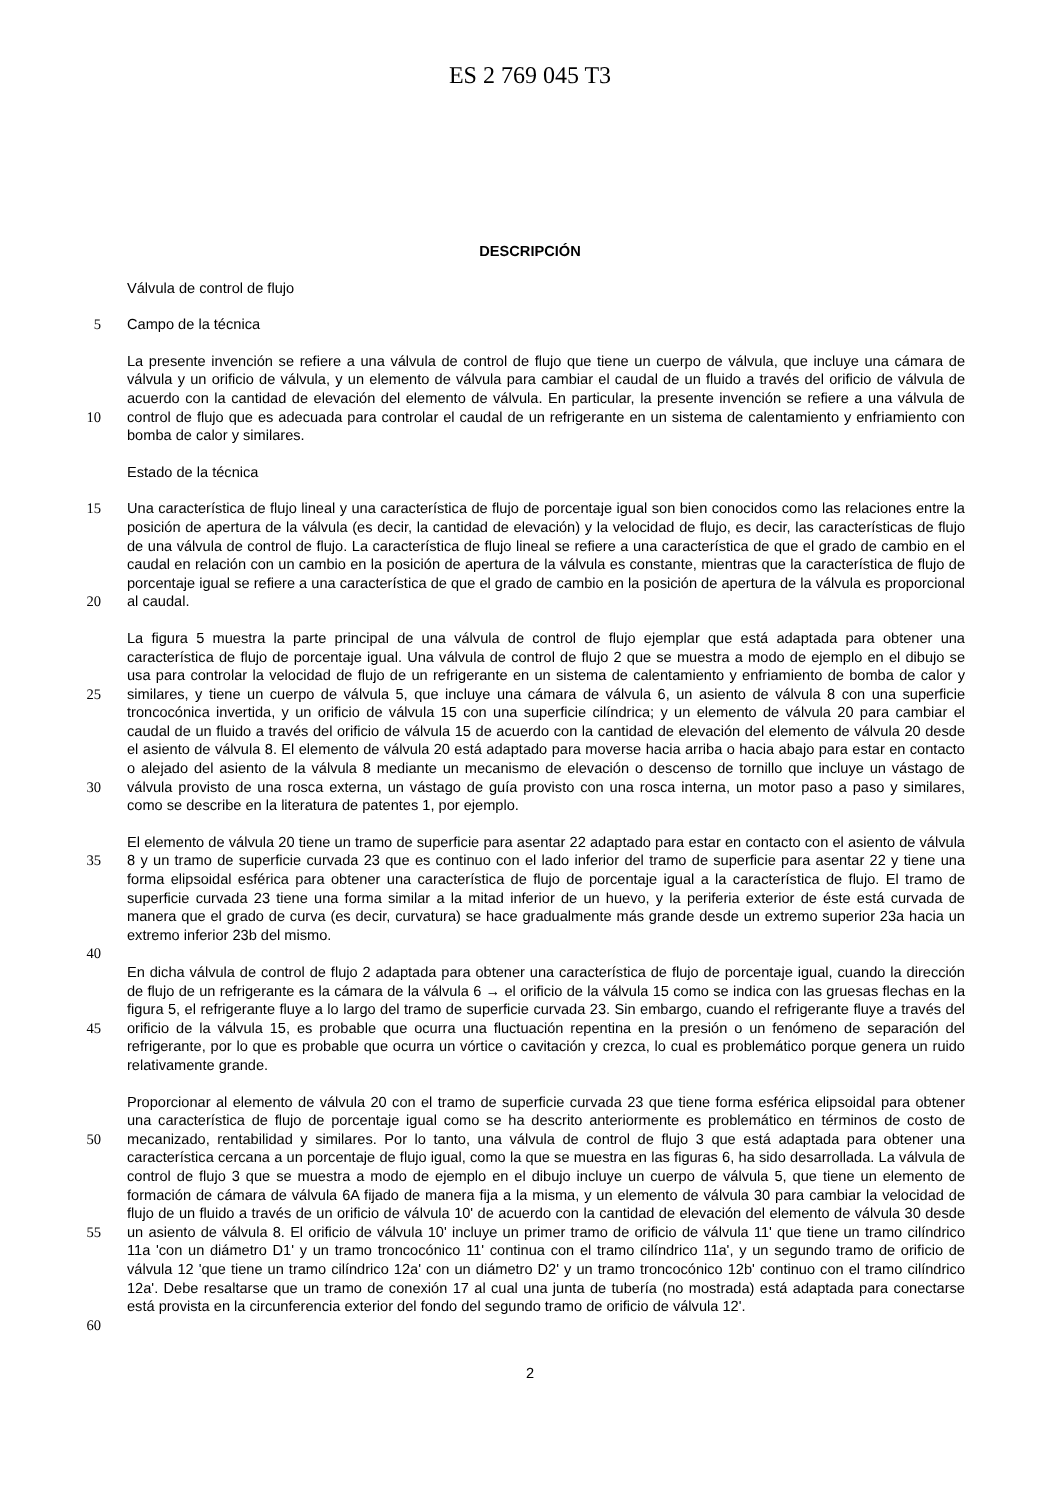ES 2 769 045 T3
DESCRIPCIÓN
Válvula de control de flujo
5
Campo de la técnica
10
La presente invención se refiere a una válvula de control de flujo que tiene un cuerpo de válvula, que incluye una cámara de válvula y un orificio de válvula, y un elemento de válvula para cambiar el caudal de un fluido a través del orificio de válvula de acuerdo con la cantidad de elevación del elemento de válvula. En particular, la presente invención se refiere a una válvula de control de flujo que es adecuada para controlar el caudal de un refrigerante en un sistema de calentamiento y enfriamiento con bomba de calor y similares.
Estado de la técnica
15
20
Una característica de flujo lineal y una característica de flujo de porcentaje igual son bien conocidos como las relaciones entre la posición de apertura de la válvula (es decir, la cantidad de elevación) y la velocidad de flujo, es decir, las características de flujo de una válvula de control de flujo. La característica de flujo lineal se refiere a una característica de que el grado de cambio en el caudal en relación con un cambio en la posición de apertura de la válvula es constante, mientras que la característica de flujo de porcentaje igual se refiere a una característica de que el grado de cambio en la posición de apertura de la válvula es proporcional al caudal.
25
30
La figura 5 muestra la parte principal de una válvula de control de flujo ejemplar que está adaptada para obtener una característica de flujo de porcentaje igual. Una válvula de control de flujo 2 que se muestra a modo de ejemplo en el dibujo se usa para controlar la velocidad de flujo de un refrigerante en un sistema de calentamiento y enfriamiento de bomba de calor y similares, y tiene un cuerpo de válvula 5, que incluye una cámara de válvula 6, un asiento de válvula 8 con una superficie troncocónica invertida, y un orificio de válvula 15 con una superficie cilíndrica; y un elemento de válvula 20 para cambiar el caudal de un fluido a través del orificio de válvula 15 de acuerdo con la cantidad de elevación del elemento de válvula 20 desde el asiento de válvula 8. El elemento de válvula 20 está adaptado para moverse hacia arriba o hacia abajo para estar en contacto o alejado del asiento de la válvula 8 mediante un mecanismo de elevación o descenso de tornillo que incluye un vástago de válvula provisto de una rosca externa, un vástago de guía provisto con una rosca interna, un motor paso a paso y similares, como se describe en la literatura de patentes 1, por ejemplo.
35
40
El elemento de válvula 20 tiene un tramo de superficie para asentar 22 adaptado para estar en contacto con el asiento de válvula 8 y un tramo de superficie curvada 23 que es continuo con el lado inferior del tramo de superficie para asentar 22 y tiene una forma elipsoidal esférica para obtener una característica de flujo de porcentaje igual a la característica de flujo. El tramo de superficie curvada 23 tiene una forma similar a la mitad inferior de un huevo, y la periferia exterior de éste está curvada de manera que el grado de curva (es decir, curvatura) se hace gradualmente más grande desde un extremo superior 23a hacia un extremo inferior 23b del mismo.
45
En dicha válvula de control de flujo 2 adaptada para obtener una característica de flujo de porcentaje igual, cuando la dirección de flujo de un refrigerante es la cámara de la válvula 6 → el orificio de la válvula 15 como se indica con las gruesas flechas en la figura 5, el refrigerante fluye a lo largo del tramo de superficie curvada 23. Sin embargo, cuando el refrigerante fluye a través del orificio de la válvula 15, es probable que ocurra una fluctuación repentina en la presión o un fenómeno de separación del refrigerante, por lo que es probable que ocurra un vórtice o cavitación y crezca, lo cual es problemático porque genera un ruido relativamente grande.
50
55
60
Proporcionar al elemento de válvula 20 con el tramo de superficie curvada 23 que tiene forma esférica elipsoidal para obtener una característica de flujo de porcentaje igual como se ha descrito anteriormente es problemático en términos de costo de mecanizado, rentabilidad y similares. Por lo tanto, una válvula de control de flujo 3 que está adaptada para obtener una característica cercana a un porcentaje de flujo igual, como la que se muestra en las figuras 6, ha sido desarrollada. La válvula de control de flujo 3 que se muestra a modo de ejemplo en el dibujo incluye un cuerpo de válvula 5, que tiene un elemento de formación de cámara de válvula 6A fijado de manera fija a la misma, y un elemento de válvula 30 para cambiar la velocidad de flujo de un fluido a través de un orificio de válvula 10' de acuerdo con la cantidad de elevación del elemento de válvula 30 desde un asiento de válvula 8. El orificio de válvula 10' incluye un primer tramo de orificio de válvula 11' que tiene un tramo cilíndrico 11a 'con un diámetro D1' y un tramo troncocónico 11' continua con el tramo cilíndrico 11a', y un segundo tramo de orificio de válvula 12 'que tiene un tramo cilíndrico 12a' con un diámetro D2' y un tramo troncocónico 12b' continuo con el tramo cilíndrico 12a'. Debe resaltarse que un tramo de conexión 17 al cual una junta de tubería (no mostrada) está adaptada para conectarse está provista en la circunferencia exterior del fondo del segundo tramo de orificio de válvula 12'.
2